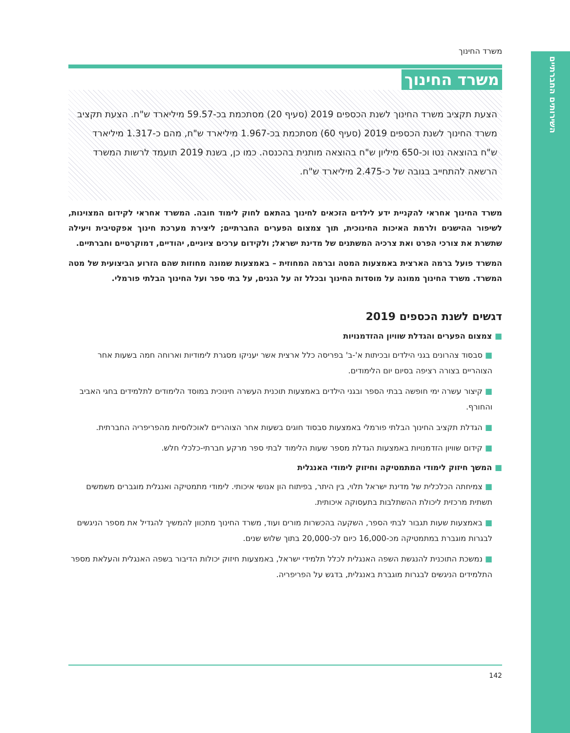השירותים החברתיים
משרד החינוך
משרד החינוך
הצעת תקציב משרד החינוך לשנת הכספים 2019 (סעיף 20) מסתכמת בכ-59.57 מיליארד ש"ח. הצעת תקציב משרד החינוך לשנת הכספים 2019 (סעיף 60) מסתכמת בכ-1.967 מיליארד ש"ח, מהם כ-1.317 מיליארד ש"ח בהוצאה נטו וכ-650 מיליון ש"ח בהוצאה מותנית בהכנסה. כמו כן, בשנת 2019 תועמד לרשות המשרד הרשאה להתחייב בגובה של כ-2.475 מיליארד ש"ח.
משרד החינוך אחראי להקניית ידע לילדים הזכאים לחינוך בהתאם לחוק לימוד חובה. המשרד אחראי לקידום המצוינות, לשיפור ההישגים ולרמת האיכות החינוכית, תוך צמצום הפערים החברתיים; ליצירת מערכת חינוך אפקטיבית ויעילה שתשרת את צורכי הפרט ואת צרכיה המשתנים של מדינת ישראל; ולקידום ערכים ציוניים, יהודיים, דמוקרטיים וחברתיים.
המשרד פועל ברמה הארצית באמצעות המטה וברמה המחוזית – באמצעות שמונה מחוזות שהם הזרוע הביצועית של מטה המשרד. משרד החינוך ממונה על מוסדות החינוך ובכלל זה על הגנים, על בתי ספר ועל החינוך הבלתי פורמלי.
דגשים לשנת הכספים 2019
■ צמצום הפערים והגדלת שוויון ההזדמנויות
■ סבסוד צהרונים בגני הילדים ובכיתות א'-ב' בפריסה כלל ארצית אשר יעניקו מסגרת לימודיות וארוחה חמה בשעות אחר הצוהריים בצורה רציפה בסיום יום הלימודים.
■ קיצור עשרה ימי חופשה בבתי הספר ובגני הילדים באמצעות תוכנית העשרה חינוכית במוסד הלימודים לתלמידים בחגי האביב והחורף.
■ הגדלת תקציב החינוך הבלתי פורמלי באמצעות סבסוד חוגים בשעות אחר הצוהריים לאוכלוסיות מהפריפריה החברתית.
■ קידום שוויון הזדמנויות באמצעות הגדלת מספר שעות הלימוד לבתי ספר מרקע חברתי-כלכלי חלש.
■ המשך חיזוק לימודי המתמטיקה וחיזוק לימודי האנגלית
■ צמיחתה הכלכלית של מדינת ישראל תלוי, בין היתר, בפיתוח הון אנושי איכותי. לימודי מתמטיקה ואנגלית מוגברים משמשים תשתית מרכזית ליכולת ההשתלבות בתעסוקה איכותית.
■ באמצעות שעות תגבור לבתי הספר, השקעה בהכשרות מורים ועוד, משרד החינוך מתכוון להמשיך להגדיל את מספר הניגשים לבגרות מוגברת במתמטיקה מכ-16,000 כיום לכ-20,000 בתוך שלוש שנים.
■ נמשכת התוכנית להנגשת השפה האנגלית לכלל תלמידי ישראל, באמצעות חיזוק יכולות הדיבור בשפה האנגלית והעלאת מספר התלמידים הניגשים לבגרות מוגברת באנגלית, בדגש על הפריפריה.
142